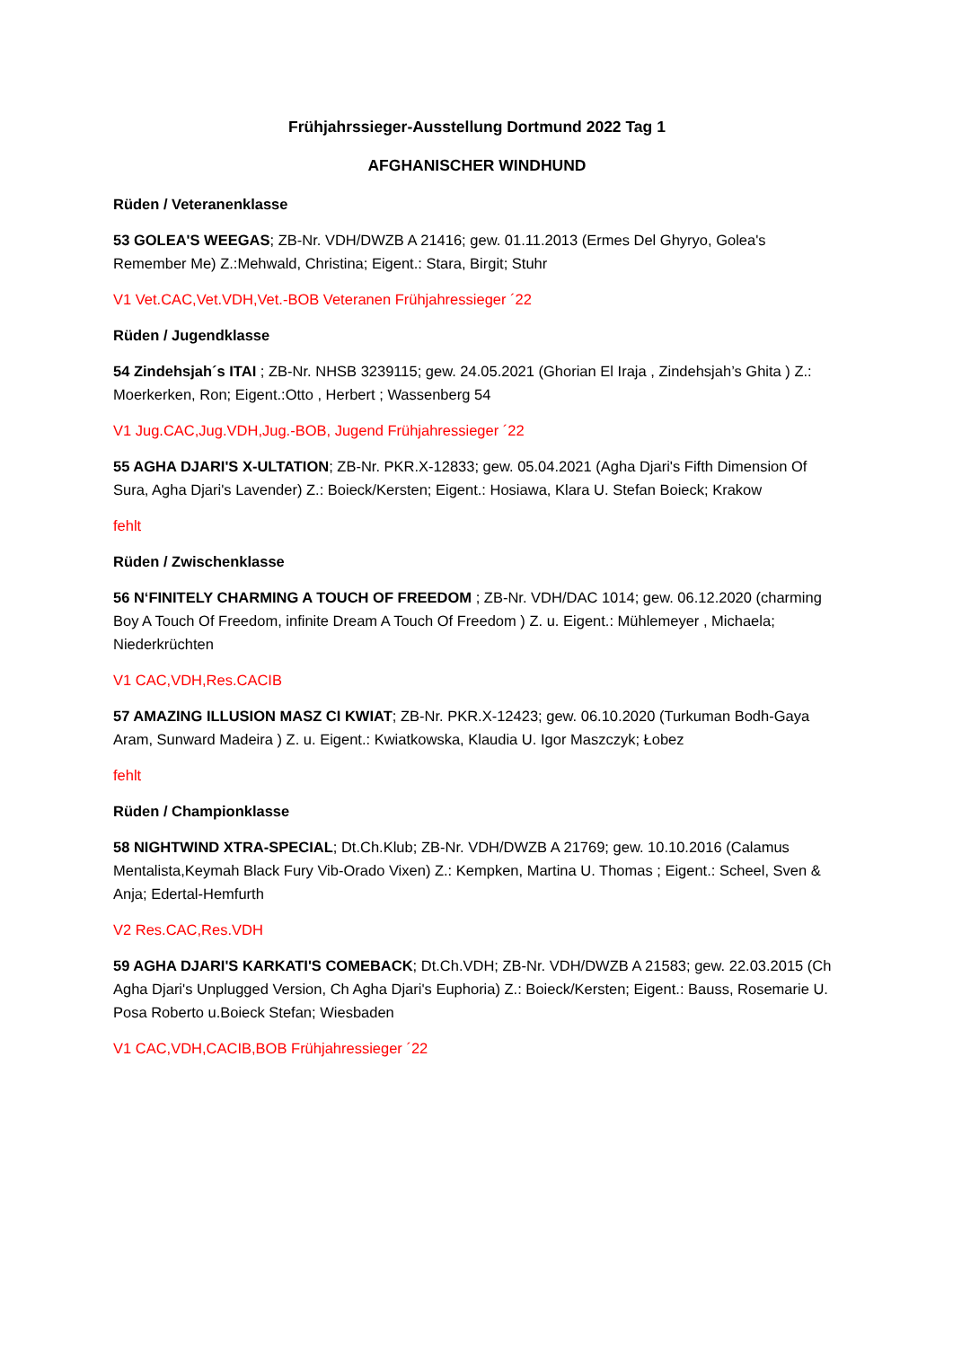Frühjahrssieger-Ausstellung Dortmund 2022 Tag 1
AFGHANISCHER WINDHUND
Rüden / Veteranenklasse
53 GOLEA'S WEEGAS; ZB-Nr. VDH/DWZB A 21416; gew. 01.11.2013 (Ermes Del Ghyryo, Golea's Remember Me) Z.:Mehwald, Christina; Eigent.: Stara, Birgit; Stuhr
V1 Vet.CAC,Vet.VDH,Vet.-BOB Veteranen Frühjahressieger ´22
Rüden / Jugendklasse
54 Zindehsjah´s ITAI ; ZB-Nr. NHSB 3239115; gew. 24.05.2021 (Ghorian El Iraja , Zindehsjah’s Ghita ) Z.: Moerkerken, Ron; Eigent.:Otto , Herbert ; Wassenberg 54
V1 Jug.CAC,Jug.VDH,Jug.-BOB, Jugend Frühjahressieger ´22
55 AGHA DJARI'S X-ULTATION; ZB-Nr. PKR.X-12833; gew. 05.04.2021 (Agha Djari's Fifth Dimension Of Sura, Agha Djari's Lavender) Z.: Boieck/Kersten; Eigent.: Hosiawa, Klara U. Stefan Boieck; Krakow
fehlt
Rüden / Zwischenklasse
56 N‘FINITELY CHARMING A TOUCH OF FREEDOM ; ZB-Nr. VDH/DAC 1014; gew. 06.12.2020 (charming Boy A Touch Of Freedom, infinite Dream A Touch Of Freedom ) Z. u. Eigent.: Mühlemeyer , Michaela; Niederkrüchten
V1 CAC,VDH,Res.CACIB
57 AMAZING ILLUSION MASZ CI KWIAT; ZB-Nr. PKR.X-12423; gew. 06.10.2020 (Turkuman Bodh-Gaya Aram, Sunward Madeira ) Z. u. Eigent.: Kwiatkowska, Klaudia U. Igor Maszczyk; Łobez
fehlt
Rüden / Championklasse
58 NIGHTWIND XTRA-SPECIAL; Dt.Ch.Klub; ZB-Nr. VDH/DWZB A 21769; gew. 10.10.2016 (Calamus Mentalista,Keymah Black Fury Vib-Orado Vixen) Z.: Kempken, Martina U. Thomas ; Eigent.: Scheel, Sven & Anja; Edertal-Hemfurth
V2 Res.CAC,Res.VDH
59 AGHA DJARI'S KARKATI'S COMEBACK; Dt.Ch.VDH; ZB-Nr. VDH/DWZB A 21583; gew. 22.03.2015 (Ch Agha Djari's Unplugged Version, Ch Agha Djari's Euphoria) Z.: Boieck/Kersten; Eigent.: Bauss, Rosemarie U. Posa Roberto u.Boieck Stefan; Wiesbaden
V1 CAC,VDH,CACIB,BOB Frühjahressieger ´22